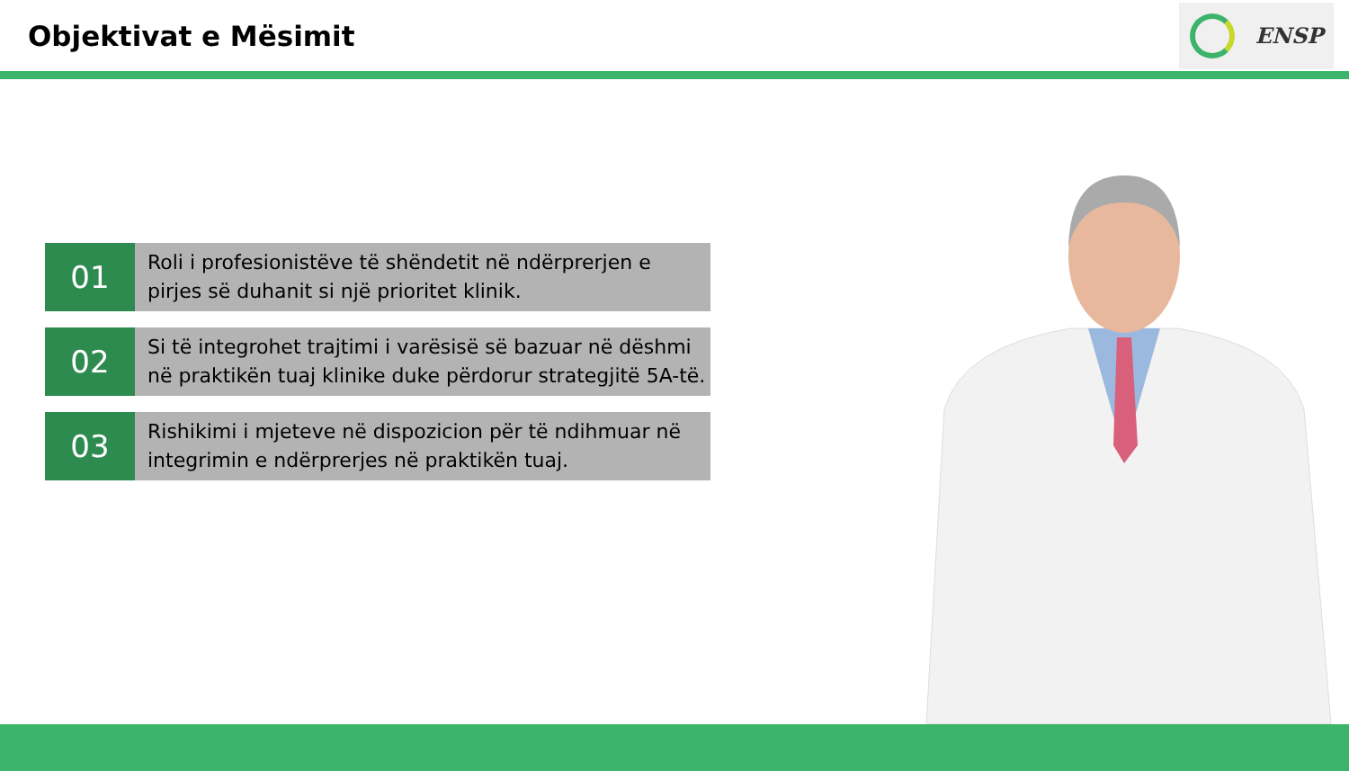Objektivat e Mësimit
ENSP
01
Roli i profesionistëve të shëndetit në ndërprerjen e pirjes së duhanit si një prioritet klinik.
02
Si të integrohet trajtimi i varësisë së bazuar në dëshmi në praktikën tuaj klinike duke përdorur strategjitë 5A-të.
03
Rishikimi i mjeteve në dispozicion për të ndihmuar në integrimin e ndërprerjes në praktikën tuaj.